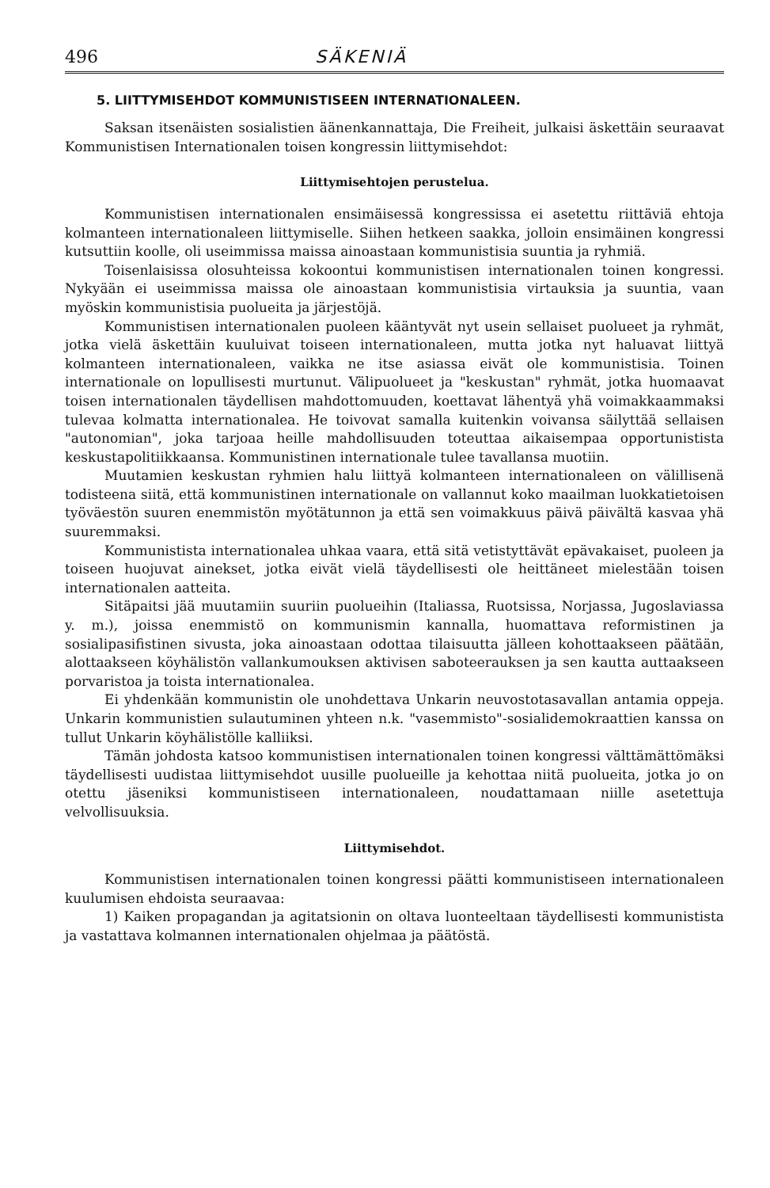496 SÄKENIÄ
5. LIITTYMISEHDOT KOMMUNISTISEEN INTERNATIONALEEN.
Saksan itsenäisten sosialistien äänenkannattaja, Die Freiheit, julkaisi äskettäin seuraavat Kommunistisen Internationalen toisen kongressin liittymisehdot:
Liittymisehtojen perustelua.
Kommunistisen internationalen ensimäisessä kongressissa ei asetettu riittäviä ehtoja kolmanteen internationaleen liittymiselle. Siihen hetkeen saakka, jolloin ensimäinen kongressi kutsuttiin koolle, oli useimmissa maissa ainoastaan kommunistisia suuntia ja ryhmiä.
Toisenlaisissa olosuhteissa kokoontui kommunistisen internationalen toinen kongressi. Nykyään ei useimmissa maissa ole ainoastaan kommunistisia virtauksia ja suuntia, vaan myöskin kommunistisia puolueita ja järjestöjä.
Kommunistisen internationalen puoleen kääntyvät nyt usein sellaiset puolueet ja ryhmät, jotka vielä äskettäin kuuluivat toiseen internationaleen, mutta jotka nyt haluavat liittyä kolmanteen internationaleen, vaikka ne itse asiassa eivät ole kommunistisia. Toinen internationale on lopullisesti murtunut. Välipuolueet ja "keskustan" ryhmät, jotka huomaavat toisen internationalen täydellisen mahdottomuuden, koettavat lähentyä yhä voimakkaammaksi tulevaa kolmatta internationalea. He toivovat samalla kuitenkin voivansa säilyttää sellaisen "autonomian", joka tarjoaa heille mahdollisuuden toteuttaa aikaisempaa opportunistista keskustapolitiikkaansa. Kommunistinen internationale tulee tavallansa muotiin.
Muutamien keskustan ryhmien halu liittyä kolmanteen internationaleen on välillisenä todisteena siitä, että kommunistinen internationale on vallannut koko maailman luokkatietoisen työväestön suuren enemmistön myötätunnon ja että sen voimakkuus päivä päivältä kasvaa yhä suuremmaksi.
Kommunistista internationalea uhkaa vaara, että sitä vetistyttävät epävakaiset, puoleen ja toiseen huojuvat ainekset, jotka eivät vielä täydellisesti ole heittäneet mielestään toisen internationalen aatteita.
Sitäpaitsi jää muutamiin suuriin puolueihin (Italiassa, Ruotsissa, Norjassa, Jugoslaviassa y. m.), joissa enemmistö on kommunismin kannalla, huomattava reformistinen ja sosialipasifistinen sivusta, joka ainoastaan odottaa tilaisuutta jälleen kohottaakseen päätään, alottaakseen köyhälistön vallankumouksen aktivisen saboteerauksen ja sen kautta auttaakseen porvaristoa ja toista internationalea.
Ei yhdenkään kommunistin ole unohdettava Unkarin neuvostotasavallan antamia oppeja. Unkarin kommunistien sulautuminen yhteen n.k. "vasemmisto"-sosialidemokraattien kanssa on tullut Unkarin köyhälistölle kalliiksi.
Tämän johdosta katsoo kommunistisen internationalen toinen kongressi välttämättömäksi täydellisesti uudistaa liittymisehdot uusille puolueille ja kehottaa niitä puolueita, jotka jo on otettu jäseniksi kommunistiseen internationaleen, noudattamaan niille asetettuja velvollisuuksia.
Liittymisehdot.
Kommunistisen internationalen toinen kongressi päätti kommunistiseen internationaleen kuulumisen ehdoista seuraavaa:
1) Kaiken propagandan ja agitatsionin on oltava luonteeltaan täydellisesti kommunistista ja vastattava kolmannen internationalen ohjelmaa ja päätöstä.